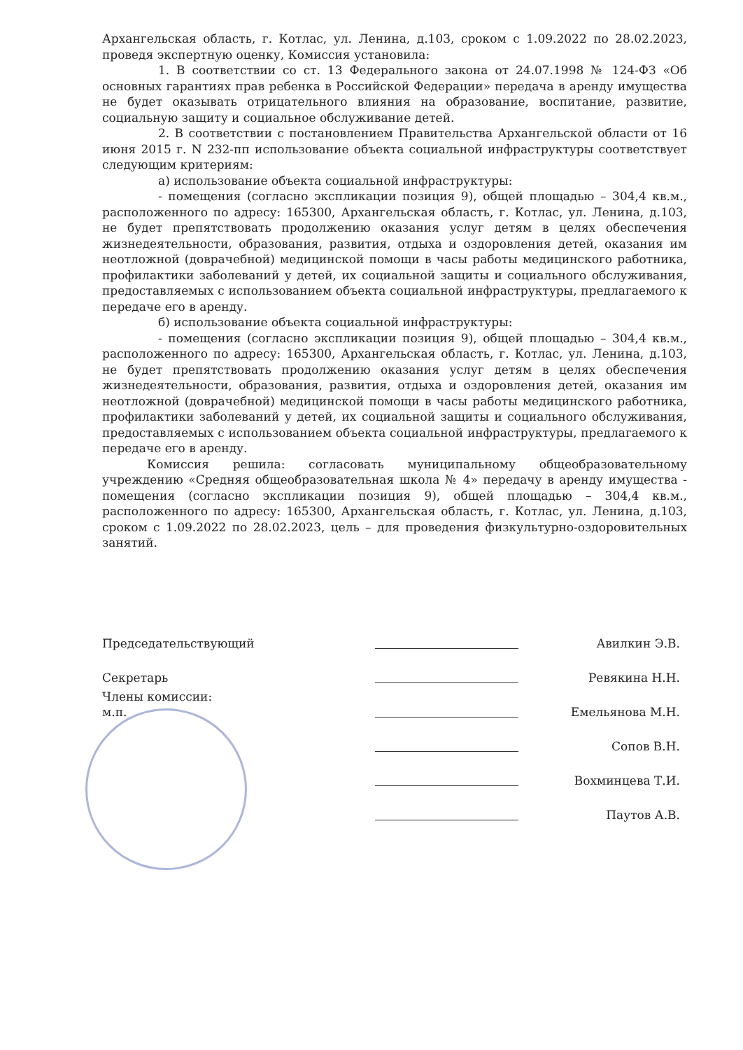Архангельская область, г. Котлас, ул. Ленина, д.103, сроком с 1.09.2022 по 28.02.2023, проведя экспертную оценку, Комиссия установила:
1. В соответствии со ст. 13 Федерального закона от 24.07.1998 № 124-ФЗ «Об основных гарантиях прав ребенка в Российской Федерации» передача в аренду имущества не будет оказывать отрицательного влияния на образование, воспитание, развитие, социальную защиту и социальное обслуживание детей.
2. В соответствии с постановлением Правительства Архангельской области от 16 июня 2015 г. N 232-пп использование объекта социальной инфраструктуры соответствует следующим критериям:
а) использование объекта социальной инфраструктуры:
- помещения (согласно экспликации позиция 9), общей площадью – 304,4 кв.м., расположенного по адресу: 165300, Архангельская область, г. Котлас, ул. Ленина, д.103, не будет препятствовать продолжению оказания услуг детям в целях обеспечения жизнедеятельности, образования, развития, отдыха и оздоровления детей, оказания им неотложной (доврачебной) медицинской помощи в часы работы медицинского работника, профилактики заболеваний у детей, их социальной защиты и социального обслуживания, предоставляемых с использованием объекта социальной инфраструктуры, предлагаемого к передаче его в аренду.
б) использование объекта социальной инфраструктуры:
- помещения (согласно экспликации позиция 9), общей площадью – 304,4 кв.м., расположенного по адресу: 165300, Архангельская область, г. Котлас, ул. Ленина, д.103, не будет препятствовать продолжению оказания услуг детям в целях обеспечения жизнедеятельности, образования, развития, отдыха и оздоровления детей, оказания им неотложной (доврачебной) медицинской помощи в часы работы медицинского работника, профилактики заболеваний у детей, их социальной защиты и социального обслуживания, предоставляемых с использованием объекта социальной инфраструктуры, предлагаемого к передаче его в аренду.
Комиссия решила: согласовать муниципальному общеобразовательному учреждению «Средняя общеобразовательная школа № 4» передачу в аренду имущества - помещения (согласно экспликации позиция 9), общей площадью – 304,4 кв.м., расположенного по адресу: 165300, Архангельская область, г. Котлас, ул. Ленина, д.103, сроком с 1.09.2022 по 28.02.2023, цель – для проведения физкультурно-оздоровительных занятий.
Председательствующий
Авилкин Э.В.
Секретарь
Ревякина Н.Н.
Члены комиссии:
м.п.
Емельянова М.Н.
Сопов В.Н.
Вохминцева Т.И.
Паутов А.В.